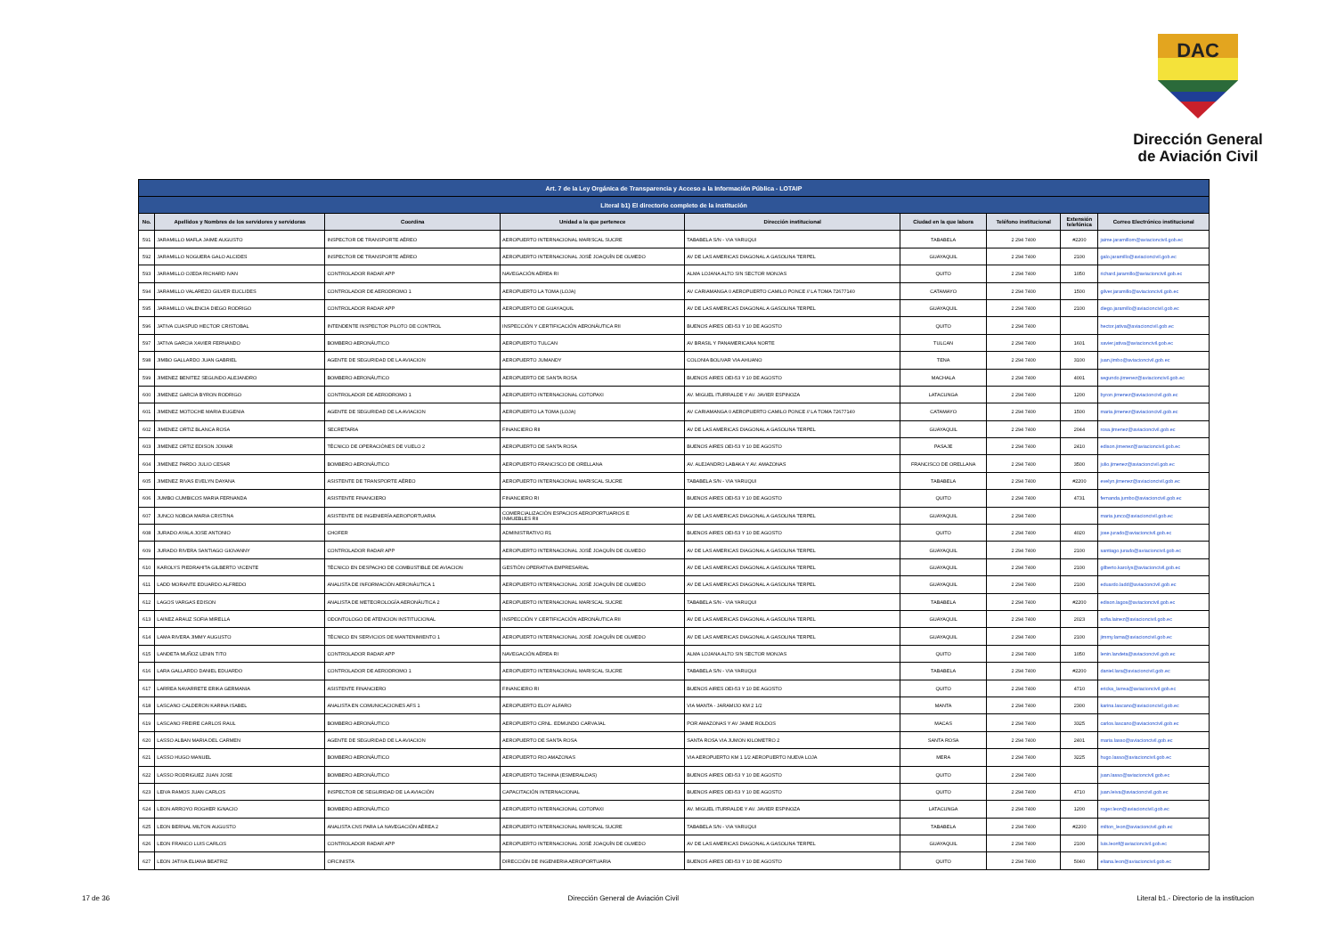DAC
Dirección General
de Aviación Civil
| Art. 7 de la Ley Orgánica de Transparencia y Acceso a la Información Pública - LOTAIP | | | | | | | | |
| Literal b1) El directorio completo de la institución | | | | | | | | |
| No. | Apellidos y Nombres de los servidores y servidoras | Coordina | Unidad a la que pertenece | Dirección institucional | Ciudad en la que labora | Teléfono institucional | Extensión telefónica | Correo Electrónico institucional |
| 591 | JARAMILLO MAFLA JAIME AUGUSTO | INSPECTOR DE TRANSPORTE AÉREO | AEROPUERTO INTERNACIONAL MARISCAL SUCRE | TABABELA S/N - VIA YARUQUI | TABABELA | 2 294 7400 | #2200 | jaime.jaramillom@aviacioncivil.gob.ec |
| 592 | JARAMILLO NOGUERA GALO ALCIDES | INSPECTOR DE TRANSPORTE AÉREO | AEROPUERTO INTERNACIONAL JOSÉ JOAQUÍN DE OLMEDO | AV DE LAS AMERICAS DIAGONAL A GASOLINA TERPEL | GUAYAQUIL | 2 294 7400 | 2100 | galo.jaramillo@aviacioncivil.gob.ec |
| 593 | JARAMILLO OJEDA RICHARD IVAN | CONTROLADOR RADAR APP | NAVEGACIÓN AÉREA RI | ALMA LOJANA ALTO S/N SECTOR MONJAS | QUITO | 2 294 7400 | 1050 | richard.jaramillo@aviacioncivil.gob.ec |
| 594 | JARAMILLO VALAREZO GILVER EUCLIDES | CONTROLADOR DE AERODROMO 1 | AEROPUERTO LA TOMA (LOJA) | AV CARIAMANGA 0 AEROPUERTO CAMILO PONCE // LA TOMA 72677140 | CATAMAYO | 2 294 7400 | 1500 | gilver.jaramillo@aviacioncivil.gob.ec |
| 595 | JARAMILLO VALENCIA DIEGO RODRIGO | CONTROLADOR RADAR APP | AEROPUERTO DE GUAYAQUIL | AV DE LAS AMERICAS DIAGONAL A GASOLINA TERPEL | GUAYAQUIL | 2 294 7400 | 2100 | diego.jaramillo@aviacioncivil.gob.ec |
| 596 | JATIVA CUASPUD HECTOR CRISTOBAL | INTENDENTE INSPECTOR PILOTO DE CONTROL | INSPECCIÓN Y CERTIFICACIÓN AERONÁUTICA RII | BUENOS AIRES OEI-53 Y 10 DE AGOSTO | QUITO | 2 294 7400 | | hector.jativa@aviacioncivil.gob.ec |
| 597 | JATIVA GARCIA XAVIER FERNANDO | BOMBERO AERONÁUTICO | AEROPUERTO TULCAN | AV BRASIL Y PANAMERICANA NORTE | TULCAN | 2 294 7400 | 1601 | xavier.jativa@aviacioncivil.gob.ec |
| 598 | JIMBO GALLARDO JUAN GABRIEL | AGENTE DE SEGURIDAD DE LA AVIACION | AEROPUERTO JUMANDY | COLONIA BOLIVAR VIA AHUANO | TENA | 2 294 7400 | 3100 | juan.jimbo@aviacioncivil.gob.ec |
| 599 | JIMENEZ BENITEZ SEGUNDO ALEJANDRO | BOMBERO AERONÁUTICO | AEROPUERTO DE SANTA ROSA | BUENOS AIRES OEI-53 Y 10 DE AGOSTO | MACHALA | 2 294 7400 | 4001 | segundo.jimenez@aviacioncivil.gob.ec |
| 600 | JIMENEZ GARCIA BYRON RODRIGO | CONTROLADOR DE AERODROMO 1 | AEROPUERTO INTERNACIONAL COTOPAXI | AV. MIGUEL ITURRALDE Y AV. JAVIER ESPINOZA | LATACUNGA | 2 294 7400 | 1200 | byron.jimenez@aviacioncivil.gob.ec |
| 601 | JIMENEZ MOTOCHE MARIA EUGENIA | AGENTE DE SEGURIDAD DE LA AVIACION | AEROPUERTO LA TOMA (LOJA) | AV CARIAMANGA 0 AEROPUERTO CAMILO PONCE // LA TOMA 72677140 | CATAMAYO | 2 294 7400 | 1500 | maria.jimenez@aviacioncivil.gob.ec |
| 602 | JIMENEZ ORTIZ BLANCA ROSA | SECRETARIA | FINANCIERO RII | AV DE LAS AMERICAS DIAGONAL A GASOLINA TERPEL | GUAYAQUIL | 2 294 7400 | 2044 | rosa.jimenez@aviacioncivil.gob.ec |
| 603 | JIMENEZ ORTIZ EDISON JOWAR | TÉCNICO DE OPERACIÓNES DE VUELO 2 | AEROPUERTO DE SANTA ROSA | BUENOS AIRES OEI-53 Y 10 DE AGOSTO | PASAJE | 2 294 7400 | 2410 | edison.jimenez@aviacioncivil.gob.ec |
| 604 | JIMENEZ PARDO JULIO CESAR | BOMBERO AERONÁUTICO | AEROPUERTO FRANCISCO DE ORELLANA | AV. ALEJANDRO LABAKA Y AV. AMAZONAS | FRANCISCO DE ORELLANA | 2 294 7400 | 3500 | julio.jimenez@aviacioncivil.gob.ec |
| 605 | JIMENEZ RIVAS EVELYN DAYANA | ASISTENTE DE TRANSPORTE AÉREO | AEROPUERTO INTERNACIONAL MARISCAL SUCRE | TABABELA S/N - VIA YARUQUI | TABABELA | 2 294 7400 | #2200 | evelyn.jimenez@aviacioncivil.gob.ec |
| 606 | JUMBO CUMBICOS MARIA FERNANDA | ASISTENTE FINANCIERO | FINANCIERO RI | BUENOS AIRES OEI-53 Y 10 DE AGOSTO | QUITO | 2 294 7400 | 4731 | fernanda.jumbo@aviacioncivil.gob.ec |
| 607 | JUNCO NOBOA MARIA CRISTINA | ASISTENTE DE INGENIERÍA AEROPORTUARIA | COMERCIALIZACIÓN ESPACIOS AEROPORTUARIOS E INMUEBLES RII | AV DE LAS AMERICAS DIAGONAL A GASOLINA TERPEL | GUAYAQUIL | 2 294 7400 | | maria.junco@aviacioncivil.gob.ec |
| 608 | JURADO AYALA JOSE ANTONIO | CHOFER | ADMINISTRATIVO R1 | BUENOS AIRES OEI-53 Y 10 DE AGOSTO | QUITO | 2 294 7400 | 4020 | jose.jurado@aviacioncivil.gob.ec |
| 609 | JURADO RIVERA SANTIAGO GIOVANNY | CONTROLADOR RADAR APP | AEROPUERTO INTERNACIONAL JOSÉ JOAQUÍN DE OLMEDO | AV DE LAS AMERICAS DIAGONAL A GASOLINA TERPEL | GUAYAQUIL | 2 294 7400 | 2100 | santiago.jurado@aviacioncivil.gob.ec |
| 610 | KAROLYS PIEDRAHITA GILBERTO VICENTE | TÉCNICO EN DESPACHO DE COMBUSTIBLE DE AVIACION | GESTIÓN OPERATIVA EMPRESARIAL | AV DE LAS AMERICAS DIAGONAL A GASOLINA TERPEL | GUAYAQUIL | 2 294 7400 | 2100 | gilberto.karolys@aviacioncivil.gob.ec |
| 611 | LADD MORANTE EDUARDO ALFREDO | ANALISTA DE INFORMACIÓN AERONÁUTICA 1 | AEROPUERTO INTERNACIONAL JOSÉ JOAQUÍN DE OLMEDO | AV DE LAS AMERICAS DIAGONAL A GASOLINA TERPEL | GUAYAQUIL | 2 294 7400 | 2100 | eduardo.ladd@aviacioncivil.gob.ec |
| 612 | LAGOS VARGAS EDISON | ANALISTA DE METEOROLOGÍA AERONÁUTICA 2 | AEROPUERTO INTERNACIONAL MARISCAL SUCRE | TABABELA S/N - VIA YARUQUI | TABABELA | 2 294 7400 | #2200 | edison.lagos@aviacioncivil.gob.ec |
| 613 | LAINEZ ARAUZ SOFIA MIRELLA | ODONTOLOGO DE ATENCION INSTITUCIONAL | INSPECCIÓN Y CERTIFICACIÓN AERONÁUTICA RII | AV DE LAS AMERICAS DIAGONAL A GASOLINA TERPEL | GUAYAQUIL | 2 294 7400 | 2023 | sofia.lainez@aviacioncivil.gob.ec |
| 614 | LAMA RIVERA JIMMY AUGUSTO | TÉCNICO EN SERVICIOS DE MANTENIMIENTO 1 | AEROPUERTO INTERNACIONAL JOSÉ JOAQUÍN DE OLMEDO | AV DE LAS AMERICAS DIAGONAL A GASOLINA TERPEL | GUAYAQUIL | 2 294 7400 | 2100 | jimmy.lama@aviacioncivil.gob.ec |
| 615 | LANDETA MUÑOZ LENIN TITO | CONTROLADOR RADAR APP | NAVEGACIÓN AÉREA RI | ALMA LOJANA ALTO S/N SECTOR MONJAS | QUITO | 2 294 7400 | 1050 | lenin.landeta@aviacioncivil.gob.ec |
| 616 | LARA GALLARDO DANIEL EDUARDO | CONTROLADOR DE AERODROMO 1 | AEROPUERTO INTERNACIONAL MARISCAL SUCRE | TABABELA S/N - VIA YARUQUI | TABABELA | 2 294 7400 | #2200 | daniel.lara@aviacioncivil.gob.ec |
| 617 | LARREA NAVARRETE ERIKA GERMANIA | ASISTENTE FINANCIERO | FINANCIERO RI | BUENOS AIRES OEI-53 Y 10 DE AGOSTO | QUITO | 2 294 7400 | 4710 | ericka_larrea@aviacioncivil.gob.ec |
| 618 | LASCANO CALDERON KARINA ISABEL | ANALISTA EN COMUNICACIONES AFS 1 | AEROPUERTO ELOY ALFARO | VIA MANTA - JARAMIJO KM 2 1/2 | MANTA | 2 294 7400 | 2300 | karina.lascano@aviacioncivil.gob.ec |
| 619 | LASCANO FREIRE CARLOS RAUL | BOMBERO AERONÁUTICO | AEROPUERTO CRNL. EDMUNDO CARVAJAL | POR AMAZONAS Y AV JAIME ROLDOS | MACAS | 2 294 7400 | 3325 | carlos.lascano@aviacioncivil.gob.ec |
| 620 | LASSO ALBAN MARIA DEL CARMEN | AGENTE DE SEGURIDAD DE LA AVIACION | AEROPUERTO DE SANTA ROSA | SANTA ROSA VIA JUMON KILOMETRO 2 | SANTA ROSA | 2 294 7400 | 2401 | maria.lasso@aviacioncivil.gob.ec |
| 621 | LASSO HUGO MANUEL | BOMBERO AERONÁUTICO | AEROPUERTO RIO AMAZONAS | VIA AEROPUERTO KM 1 1/2 AEROPUERTO NUEVA LOJA | MERA | 2 294 7400 | 3225 | hugo.lasso@aviacioncivil.gob.ec |
| 622 | LASSO RODRIGUEZ JUAN JOSE | BOMBERO AERONÁUTICO | AEROPUERTO TACHINA (ESMERALDAS) | BUENOS AIRES OEI-53 Y 10 DE AGOSTO | QUITO | 2 294 7400 | | juan.lasso@aviacioncivil.gob.ec |
| 623 | LEIVA RAMOS JUAN CARLOS | INSPECTOR DE SEGURIDAD DE LA AVIACIÓN | CAPACITACIÓN INTERNACIONAL | BUENOS AIRES OEI-53 Y 10 DE AGOSTO | QUITO | 2 294 7400 | 4710 | juan.leiva@aviacioncivil.gob.ec |
| 624 | LEON ARROYO ROGHER IGNACIO | BOMBERO AERONÁUTICO | AEROPUERTO INTERNACIONAL COTOPAXI | AV. MIGUEL ITURRALDE Y AV. JAVIER ESPINOZA | LATACUNGA | 2 294 7400 | 1200 | roger.leon@aviacioncivil.gob.ec |
| 625 | LEON BERNAL MILTON AUGUSTO | ANALISTA CNS PARA LA NAVEGACIÓN AÉREA 2 | AEROPUERTO INTERNACIONAL MARISCAL SUCRE | TABABELA S/N - VIA YARUQUI | TABABELA | 2 294 7400 | #2200 | milton_leon@aviacioncivil.gob.ec |
| 626 | LEON FRANCO LUIS CARLOS | CONTROLADOR RADAR APP | AEROPUERTO INTERNACIONAL JOSÉ JOAQUÍN DE OLMEDO | AV DE LAS AMERICAS DIAGONAL A GASOLINA TERPEL | GUAYAQUIL | 2 294 7400 | 2100 | luis.leonf@aviacioncivil.gob.ec |
| 627 | LEON JATIVA ELIANA BEATRIZ | OFICINISTA | DIRECCIÓN DE INGENIERIA AEROPORTUARIA | BUENOS AIRES OEI-53 Y 10 DE AGOSTO | QUITO | 2 294 7400 | 5040 | eliana.leon@aviacioncivil.gob.ec |
17 de 36 Dirección General de Aviación Civil Literal b1.- Directorio de la institucion